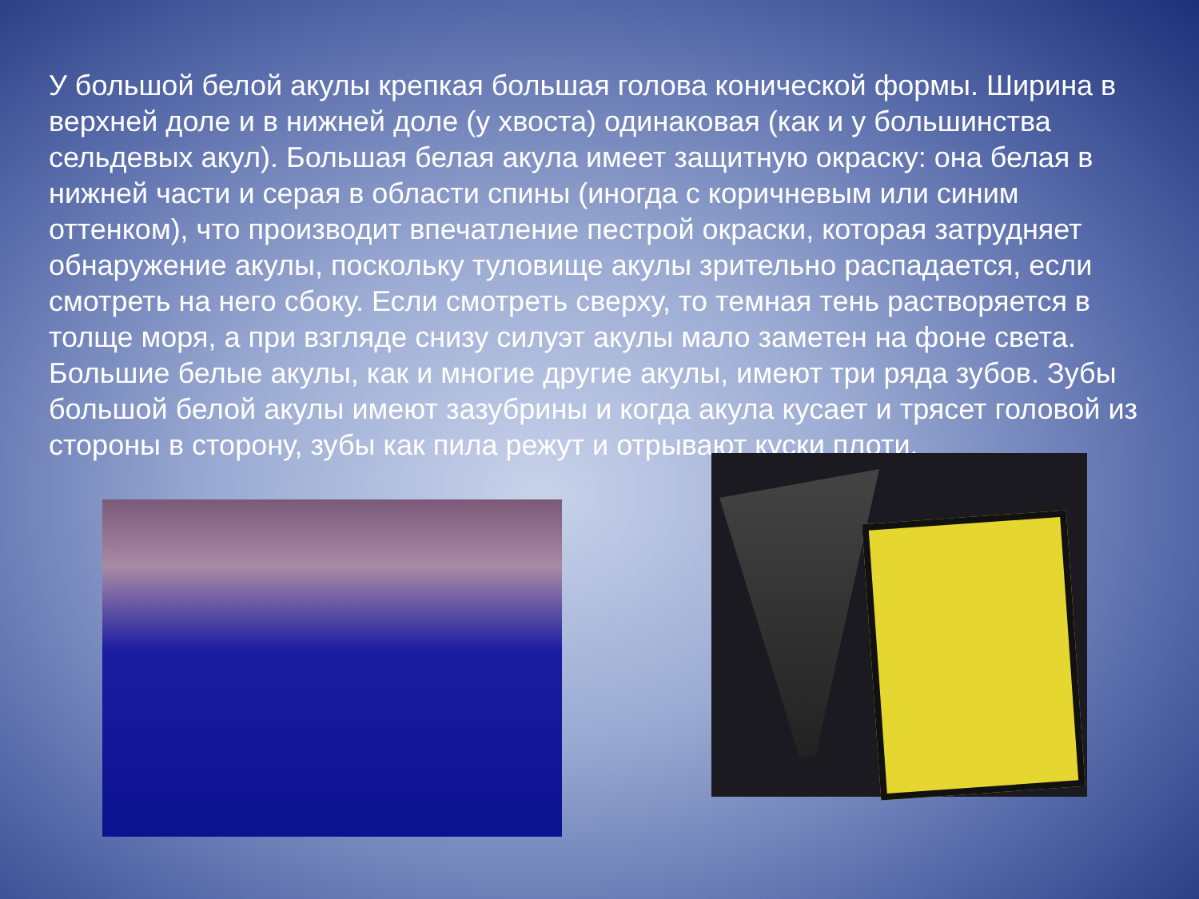У большой белой акулы крепкая большая голова конической формы. Ширина в верхней доле и в нижней доле (у хвоста) одинаковая (как и у большинства сельдевых акул). Большая белая акула имеет защитную окраску: она белая в нижней части и серая в области спины (иногда с коричневым или синим оттенком), что производит впечатление пестрой окраски, которая затрудняет обнаружение акулы, поскольку туловище акулы зрительно распадается, если смотреть на него сбоку. Если смотреть сверху, то темная тень растворяется в толще моря, а при взгляде снизу силуэт акулы мало заметен на фоне света. Большие белые акулы, как и многие другие акулы, имеют три ряда зубов. Зубы большой белой акулы имеют зазубрины и когда акула кусает и трясет головой из стороны в сторону, зубы как пила режут и отрывают куски плоти.